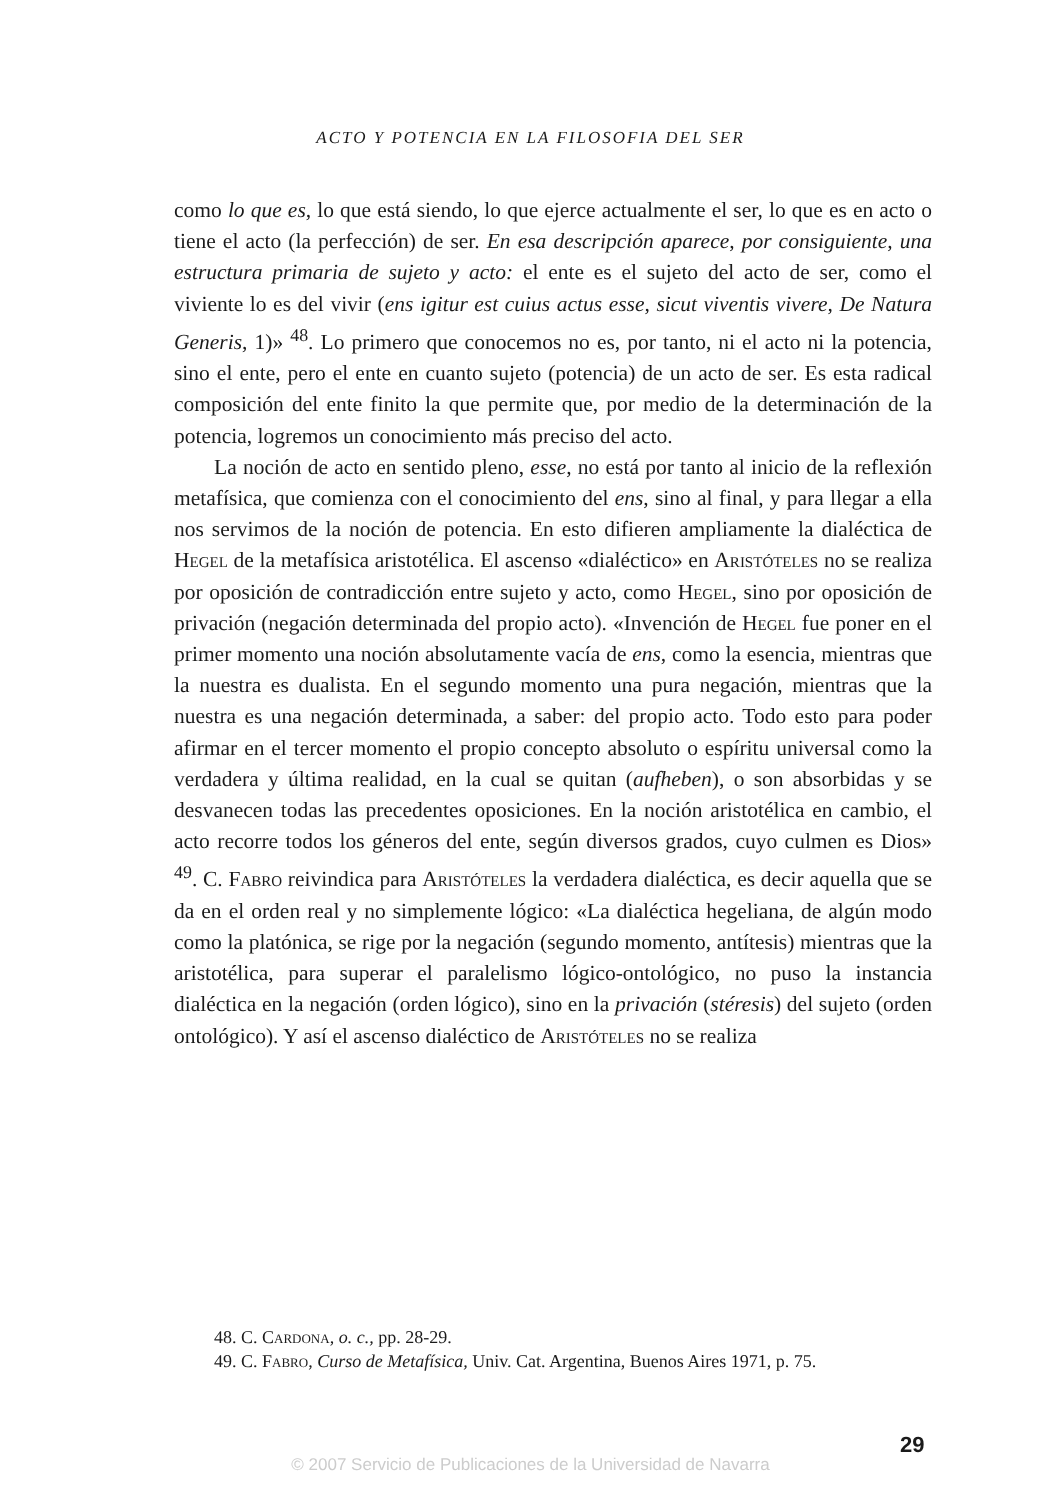ACTO Y POTENCIA EN LA FILOSOFIA DEL SER
como lo que es, lo que está siendo, lo que ejerce actualmente el ser, lo que es en acto o tiene el acto (la perfección) de ser. En esa descripción aparece, por consiguiente, una estructura primaria de sujeto y acto: el ente es el sujeto del acto de ser, como el viviente lo es del vivir (ens igitur est cuius actus esse, sicut viventis vivere, De Natura Generis, 1)» <sup>48</sup>. Lo primero que conocemos no es, por tanto, ni el acto ni la potencia, sino el ente, pero el ente en cuanto sujeto (potencia) de un acto de ser. Es esta radical composición del ente finito la que permite que, por medio de la determinación de la potencia, logremos un conocimiento más preciso del acto.
La noción de acto en sentido pleno, esse, no está por tanto al inicio de la reflexión metafísica, que comienza con el conocimiento del ens, sino al final, y para llegar a ella nos servimos de la noción de potencia. En esto difieren ampliamente la dialéctica de Hegel de la metafísica aristotélica. El ascenso «dialéctico» en Aristóteles no se realiza por oposición de contradicción entre sujeto y acto, como Hegel, sino por oposición de privación (negación determinada del propio acto). «Invención de Hegel fue poner en el primer momento una noción absolutamente vacía de ens, como la esencia, mientras que la nuestra es dualista. En el segundo momento una pura negación, mientras que la nuestra es una negación determinada, a saber: del propio acto. Todo esto para poder afirmar en el tercer momento el propio concepto absoluto o espíritu universal como la verdadera y última realidad, en la cual se quitan (aufheben), o son absorbidas y se desvanecen todas las precedentes oposiciones. En la noción aristotélica en cambio, el acto recorre todos los géneros del ente, según diversos grados, cuyo culmen es Dios» <sup>49</sup>. C. Fabro reivindica para Aristóteles la verdadera dialéctica, es decir aquella que se da en el orden real y no simplemente lógico: «La dialéctica hegeliana, de algún modo como la platónica, se rige por la negación (segundo momento, antítesis) mientras que la aristotélica, para superar el paralelismo lógico-ontológico, no puso la instancia dialéctica en la negación (orden lógico), sino en la privación (stéresis) del sujeto (orden ontológico). Y así el ascenso dialéctico de Aristóteles no se realiza
48. C. Cardona, o. c., pp. 28-29.
49. C. Fabro, Curso de Metafísica, Univ. Cat. Argentina, Buenos Aires 1971, p. 75.
29
© 2007 Servicio de Publicaciones de la Universidad de Navarra